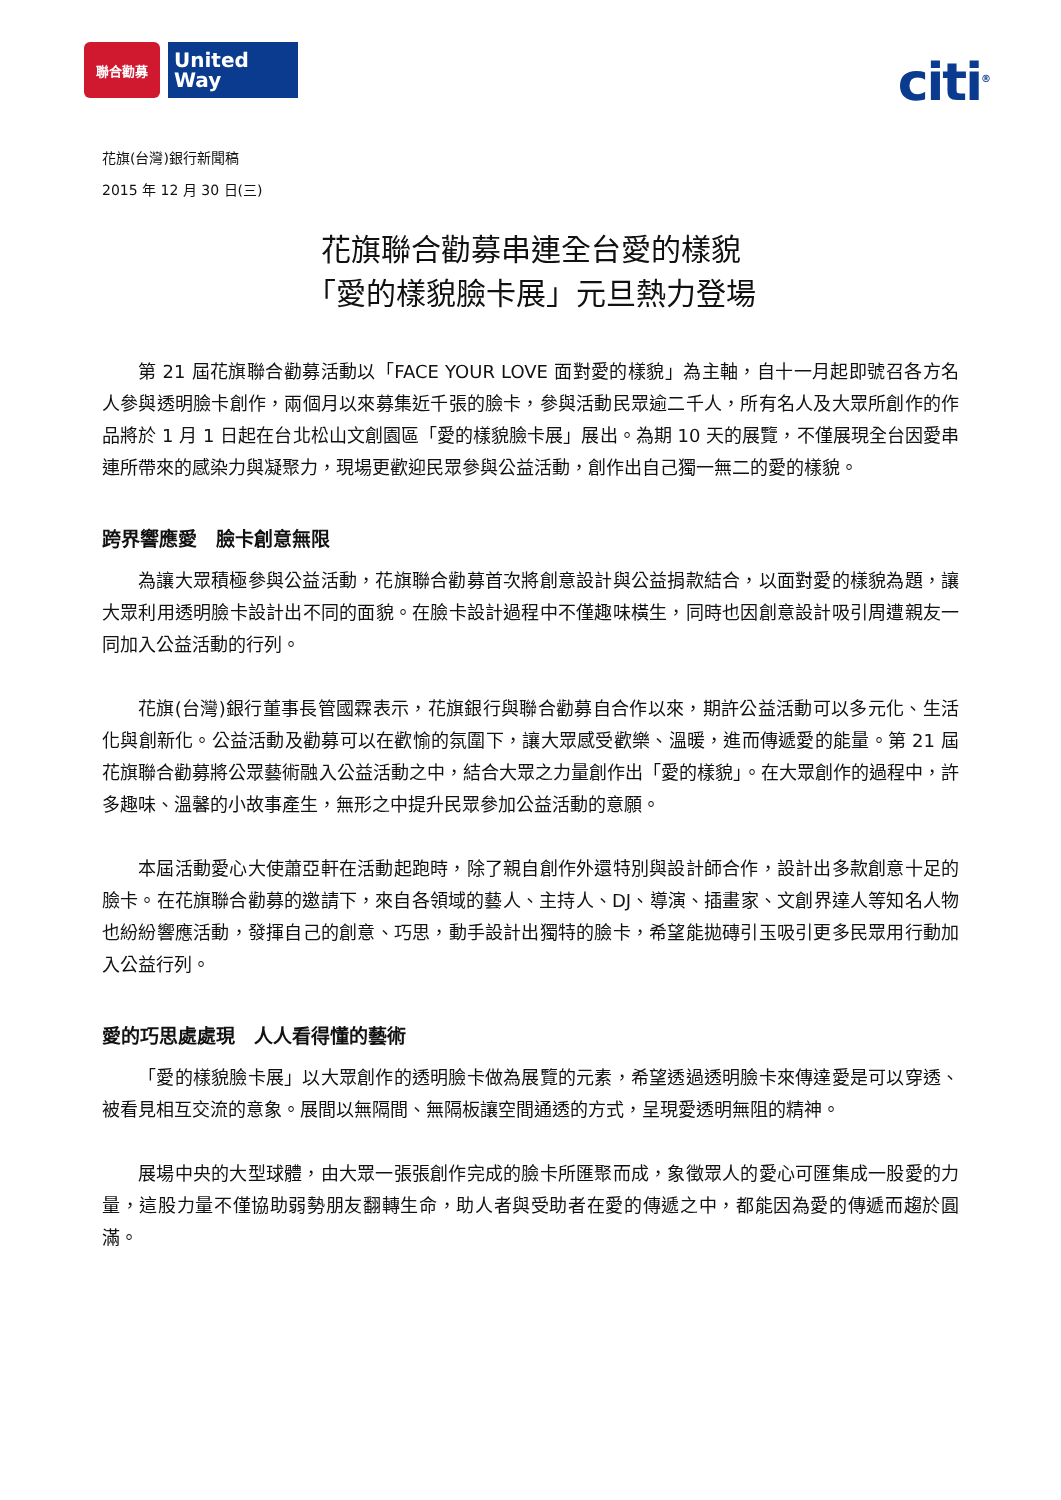聯合勸募
United
Way
citi<sup>®</sup>
花旗(台灣)銀行新聞稿
2015 年 12 月 30 日(三)
花旗聯合勸募串連全台愛的樣貌
「愛的樣貌臉卡展」元旦熱力登場
第 21 屆花旗聯合勸募活動以「FACE YOUR LOVE 面對愛的樣貌」為主軸，自十一月起即號召各方名人參與透明臉卡創作，兩個月以來募集近千張的臉卡，參與活動民眾逾二千人，所有名人及大眾所創作的作品將於 1 月 1 日起在台北松山文創園區「愛的樣貌臉卡展」展出。為期 10 天的展覽，不僅展現全台因愛串連所帶來的感染力與凝聚力，現場更歡迎民眾參與公益活動，創作出自己獨一無二的愛的樣貌。
跨界響應愛　臉卡創意無限
為讓大眾積極參與公益活動，花旗聯合勸募首次將創意設計與公益捐款結合，以面對愛的樣貌為題，讓大眾利用透明臉卡設計出不同的面貌。在臉卡設計過程中不僅趣味橫生，同時也因創意設計吸引周遭親友一同加入公益活動的行列。
花旗(台灣)銀行董事長管國霖表示，花旗銀行與聯合勸募自合作以來，期許公益活動可以多元化、生活化與創新化。公益活動及勸募可以在歡愉的氛圍下，讓大眾感受歡樂、溫暖，進而傳遞愛的能量。第 21 屆花旗聯合勸募將公眾藝術融入公益活動之中，結合大眾之力量創作出「愛的樣貌」。在大眾創作的過程中，許多趣味、溫馨的小故事產生，無形之中提升民眾參加公益活動的意願。
本屆活動愛心大使蕭亞軒在活動起跑時，除了親自創作外還特別與設計師合作，設計出多款創意十足的臉卡。在花旗聯合勸募的邀請下，來自各領域的藝人、主持人、DJ、導演、插畫家、文創界達人等知名人物也紛紛響應活動，發揮自己的創意、巧思，動手設計出獨特的臉卡，希望能拋磚引玉吸引更多民眾用行動加入公益行列。
愛的巧思處處現　人人看得懂的藝術
「愛的樣貌臉卡展」以大眾創作的透明臉卡做為展覽的元素，希望透過透明臉卡來傳達愛是可以穿透、被看見相互交流的意象。展間以無隔間、無隔板讓空間通透的方式，呈現愛透明無阻的精神。
展場中央的大型球體，由大眾一張張創作完成的臉卡所匯聚而成，象徵眾人的愛心可匯集成一股愛的力量，這股力量不僅協助弱勢朋友翻轉生命，助人者與受助者在愛的傳遞之中，都能因為愛的傳遞而趨於圓滿。